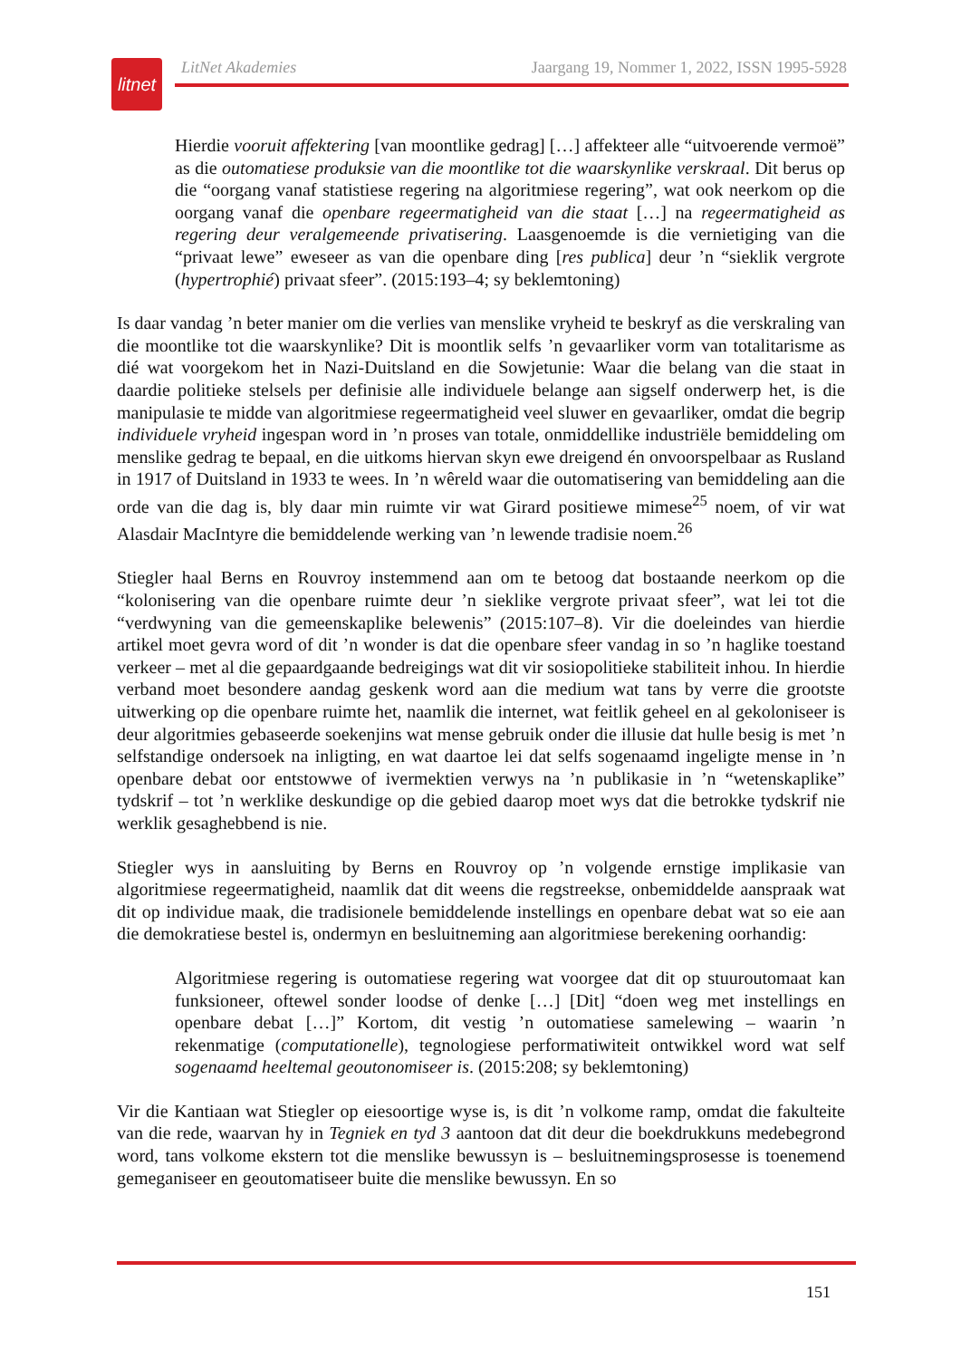litnet
LitNet Akademies Jaargang 19, Nommer 1, 2022, ISSN 1995-5928
Hierdie vooruit affektering [van moontlike gedrag] […] affekteer alle “uitvoerende vermoë” as die outomatiese produksie van die moontlike tot die waarskynlike verskraal. Dit berus op die “oorgang vanaf statistiese regering na algoritmiese regering”, wat ook neerkom op die oorgang vanaf die openbare regeermatigheid van die staat […] na regeermatigheid as regering deur veralgemeende privatisering. Laasgenoemde is die vernietiging van die “privaat lewe” eweseer as van die openbare ding [res publica] deur ’n “sieklik vergrote (hypertrophié) privaat sfeer”. (2015:193–4; sy beklemtoning)
Is daar vandag ’n beter manier om die verlies van menslike vryheid te beskryf as die verskraling van die moontlike tot die waarskynlike? Dit is moontlik selfs ’n gevaarliker vorm van totalitarisme as dié wat voorgekom het in Nazi-Duitsland en die Sowjetunie: Waar die belang van die staat in daardie politieke stelsels per definisie alle individuele belange aan sigself onderwerp het, is die manipulasie te midde van algoritmiese regeermatigheid veel sluwer en gevaarliker, omdat die begrip individuele vryheid ingespan word in ’n proses van totale, onmiddellike industriële bemiddeling om menslike gedrag te bepaal, en die uitkoms hiervan skyn ewe dreigend én onvoorspelbaar as Rusland in 1917 of Duitsland in 1933 te wees. In ’n wêreld waar die outomatisering van bemiddeling aan die orde van die dag is, bly daar min ruimte vir wat Girard positiewe mimese<sup>25</sup> noem, of vir wat Alasdair MacIntyre die bemiddelende werking van ’n lewende tradisie noem.<sup>26</sup>
Stiegler haal Berns en Rouvroy instemmend aan om te betoog dat bostaande neerkom op die “kolonisering van die openbare ruimte deur ’n sieklike vergrote privaat sfeer”, wat lei tot die “verdwyning van die gemeenskaplike belewenis” (2015:107–8). Vir die doeleindes van hierdie artikel moet gevra word of dit ’n wonder is dat die openbare sfeer vandag in so ’n haglike toestand verkeer – met al die gepaardgaande bedreigings wat dit vir sosiopolitieke stabiliteit inhou. In hierdie verband moet besondere aandag geskenk word aan die medium wat tans by verre die grootste uitwerking op die openbare ruimte het, naamlik die internet, wat feitlik geheel en al gekoloniseer is deur algoritmies gebaseerde soekenjins wat mense gebruik onder die illusie dat hulle besig is met ’n selfstandige ondersoek na inligting, en wat daartoe lei dat selfs sogenaamd ingeligte mense in ’n openbare debat oor entstowwe of ivermektien verwys na ’n publikasie in ’n “wetenskaplike” tydskrif – tot ’n werklike deskundige op die gebied daarop moet wys dat die betrokke tydskrif nie werklik gesaghebbend is nie.
Stiegler wys in aansluiting by Berns en Rouvroy op ’n volgende ernstige implikasie van algoritmiese regeermatigheid, naamlik dat dit weens die regstreekse, onbemiddelde aanspraak wat dit op individue maak, die tradisionele bemiddelende instellings en openbare debat wat so eie aan die demokratiese bestel is, ondermyn en besluitneming aan algoritmiese berekening oorhandig:
Algoritmiese regering is outomatiese regering wat voorgee dat dit op stuuroutomaat kan funksioneer, oftewel sonder loodse of denke […] [Dit] “doen weg met instellings en openbare debat […]” Kortom, dit vestig ’n outomatiese samelewing – waarin ’n rekenmatige (computationelle), tegnologiese performatiwiteit ontwikkel word wat self sogenaamd heeltemal geoutonomiseer is. (2015:208; sy beklemtoning)
Vir die Kantiaan wat Stiegler op eiesoortige wyse is, is dit ’n volkome ramp, omdat die fakulteite van die rede, waarvan hy in Tegniek en tyd 3 aantoon dat dit deur die boekdrukkuns medebegrond word, tans volkome ekstern tot die menslike bewussyn is – besluitnemingsprosesse is toenemend gemeganiseer en geoutomatiseer buite die menslike bewussyn. En so
151